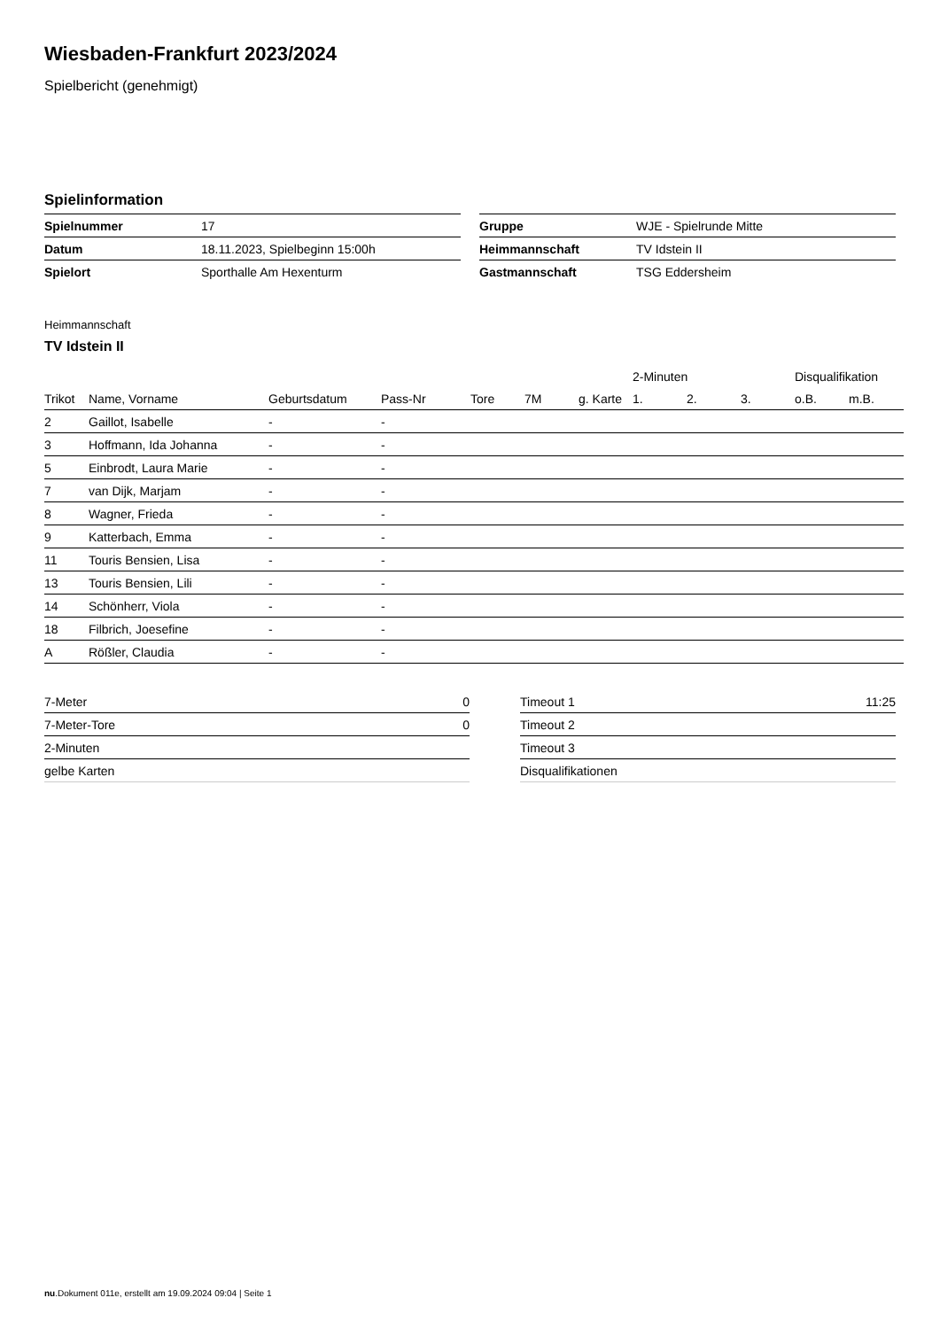Wiesbaden-Frankfurt 2023/2024
Spielbericht (genehmigt)
Spielinformation
| Spielnummer | 17 |
| Datum | 18.11.2023, Spielbeginn 15:00h |
| Spielort | Sporthalle Am Hexenturm |
| Gruppe | WJE - Spielrunde Mitte |
| Heimmannschaft | TV Idstein II |
| Gastmannschaft | TSG Eddersheim |
Heimmannschaft
TV Idstein II
| | | | | | | | 2-Minuten | | | Disqualifikation | |
| --- | --- | --- | --- | --- | --- | --- | --- | --- | --- | --- | --- |
| Trikot | Name, Vorname | Geburtsdatum | Pass-Nr | Tore | 7M | g. Karte | 1. | 2. | 3. | o.B. | m.B. |
| 2 | Gaillot, Isabelle | - | - | | | | | | | | |
| 3 | Hoffmann, Ida Johanna | - | - | | | | | | | | |
| 5 | Einbrodt, Laura Marie | - | - | | | | | | | | |
| 7 | van Dijk, Marjam | - | - | | | | | | | | |
| 8 | Wagner, Frieda | - | - | | | | | | | | |
| 9 | Katterbach, Emma | - | - | | | | | | | | |
| 11 | Touris Bensien, Lisa | - | - | | | | | | | | |
| 13 | Touris Bensien, Lili | - | - | | | | | | | | |
| 14 | Schönherr, Viola | - | - | | | | | | | | |
| 18 | Filbrich, Joesefine | - | - | | | | | | | | |
| A | Rößler, Claudia | - | - | | | | | | | | |
| 7-Meter | 0 |
| 7-Meter-Tore | 0 |
| 2-Minuten | |
| gelbe Karten | |
| Timeout 1 | 11:25 |
| Timeout 2 | |
| Timeout 3 | |
| Disqualifikationen | |
nu.Dokument 011e, erstellt am 19.09.2024 09:04 | Seite 1